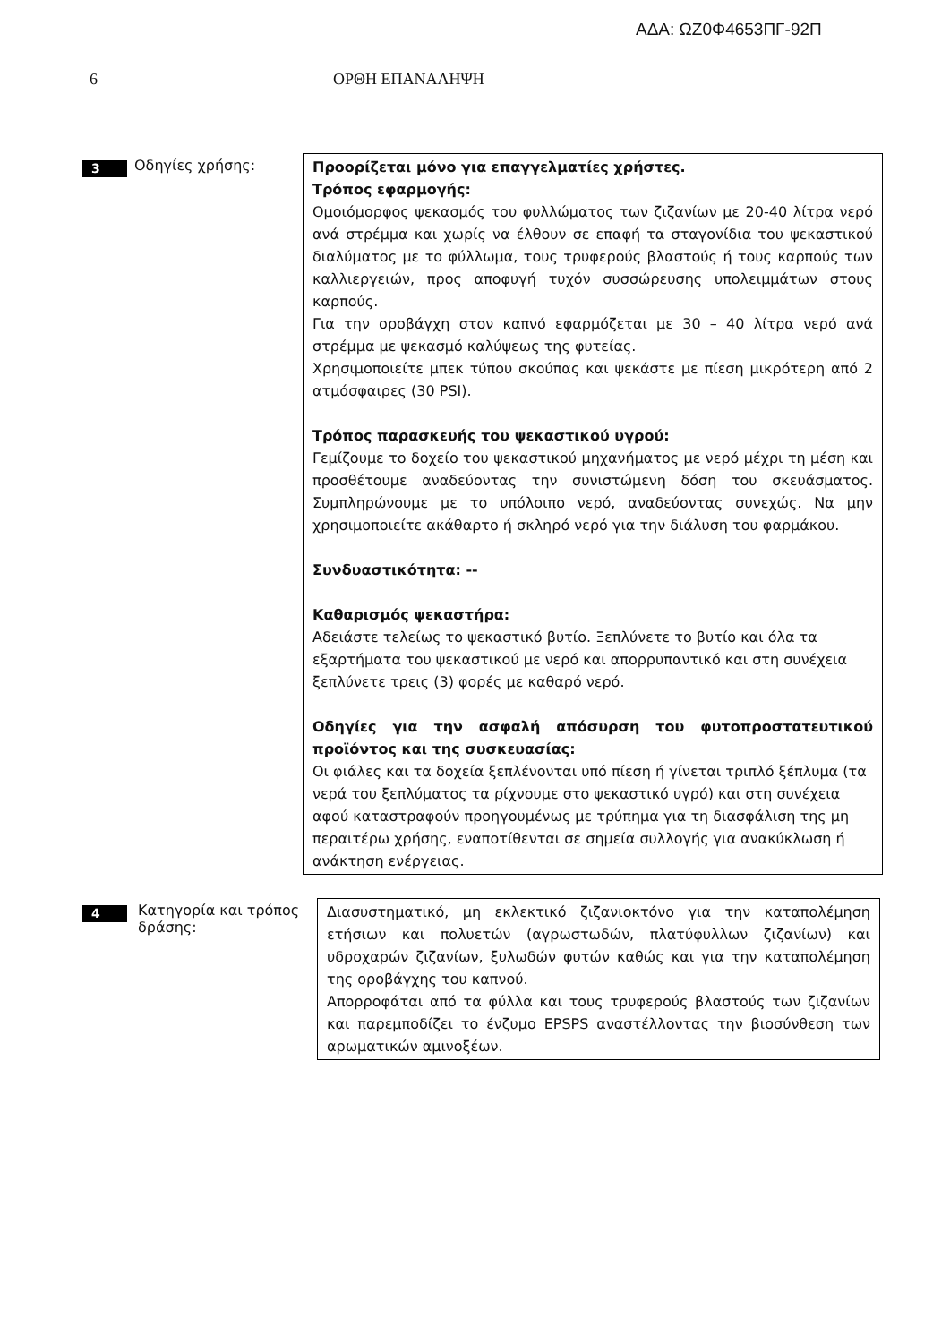ΑΔΑ: ΩΖ0Φ4653ΠΓ-92Π
6 ΟΡΘΗ ΕΠΑΝΑΛΗΨΗ
3
Οδηγίες χρήσης:
Προορίζεται μόνο για επαγγελματίες χρήστες.
Τρόπος εφαρμογής:
Ομοιόμορφος ψεκασμός του φυλλώματος των ζιζανίων με 20-40 λίτρα νερό ανά στρέμμα και χωρίς να έλθουν σε επαφή τα σταγονίδια του ψεκαστικού διαλύματος με το φύλλωμα, τους τρυφερούς βλαστούς ή τους καρπούς των καλλιεργειών, προς αποφυγή τυχόν συσσώρευσης υπολειμμάτων στους καρπούς.
Για την οροβάγχη στον καπνό εφαρμόζεται με 30 – 40 λίτρα νερό ανά στρέμμα με ψεκασμό καλύψεως της φυτείας.
Χρησιμοποιείτε μπεκ τύπου σκούπας και ψεκάστε με πίεση μικρότερη από 2 ατμόσφαιρες (30 PSI).
Τρόπος παρασκευής του ψεκαστικού υγρού:
Γεμίζουμε το δοχείο του ψεκαστικού μηχανήματος με νερό μέχρι τη μέση και προσθέτουμε αναδεύοντας την συνιστώμενη δόση του σκευάσματος. Συμπληρώνουμε με το υπόλοιπο νερό, αναδεύοντας συνεχώς. Να μην χρησιμοποιείτε ακάθαρτο ή σκληρό νερό για την διάλυση του φαρμάκου.
Συνδυαστικότητα: --
Καθαρισμός ψεκαστήρα:
Αδειάστε τελείως το ψεκαστικό βυτίο. Ξεπλύνετε το βυτίο και όλα τα εξαρτήματα του ψεκαστικού με νερό και απορρυπαντικό και στη συνέχεια ξεπλύνετε τρεις (3) φορές με καθαρό νερό.
Οδηγίες για την ασφαλή απόσυρση του φυτοπροστατευτικού προϊόντος και της συσκευασίας:
Οι φιάλες και τα δοχεία ξεπλένονται υπό πίεση ή γίνεται τριπλό ξέπλυμα (τα νερά του ξεπλύματος τα ρίχνουμε στο ψεκαστικό υγρό) και στη συνέχεια αφού καταστραφούν προηγουμένως με τρύπημα για τη διασφάλιση της μη περαιτέρω χρήσης, εναποτίθενται σε σημεία συλλογής για ανακύκλωση ή ανάκτηση ενέργειας.
4
Κατηγορία και τρόπος δράσης:
Διασυστηματικό, μη εκλεκτικό ζιζανιοκτόνο για την καταπολέμηση ετήσιων και πολυετών (αγρωστωδών, πλατύφυλλων ζιζανίων) και υδροχαρών ζιζανίων, ξυλωδών φυτών καθώς και για την καταπολέμηση της οροβάγχης του καπνού.
Απορροφάται από τα φύλλα και τους τρυφερούς βλαστούς των ζιζανίων και παρεμποδίζει το ένζυμο EPSPS αναστέλλοντας την βιοσύνθεση των αρωματικών αμινοξέων.